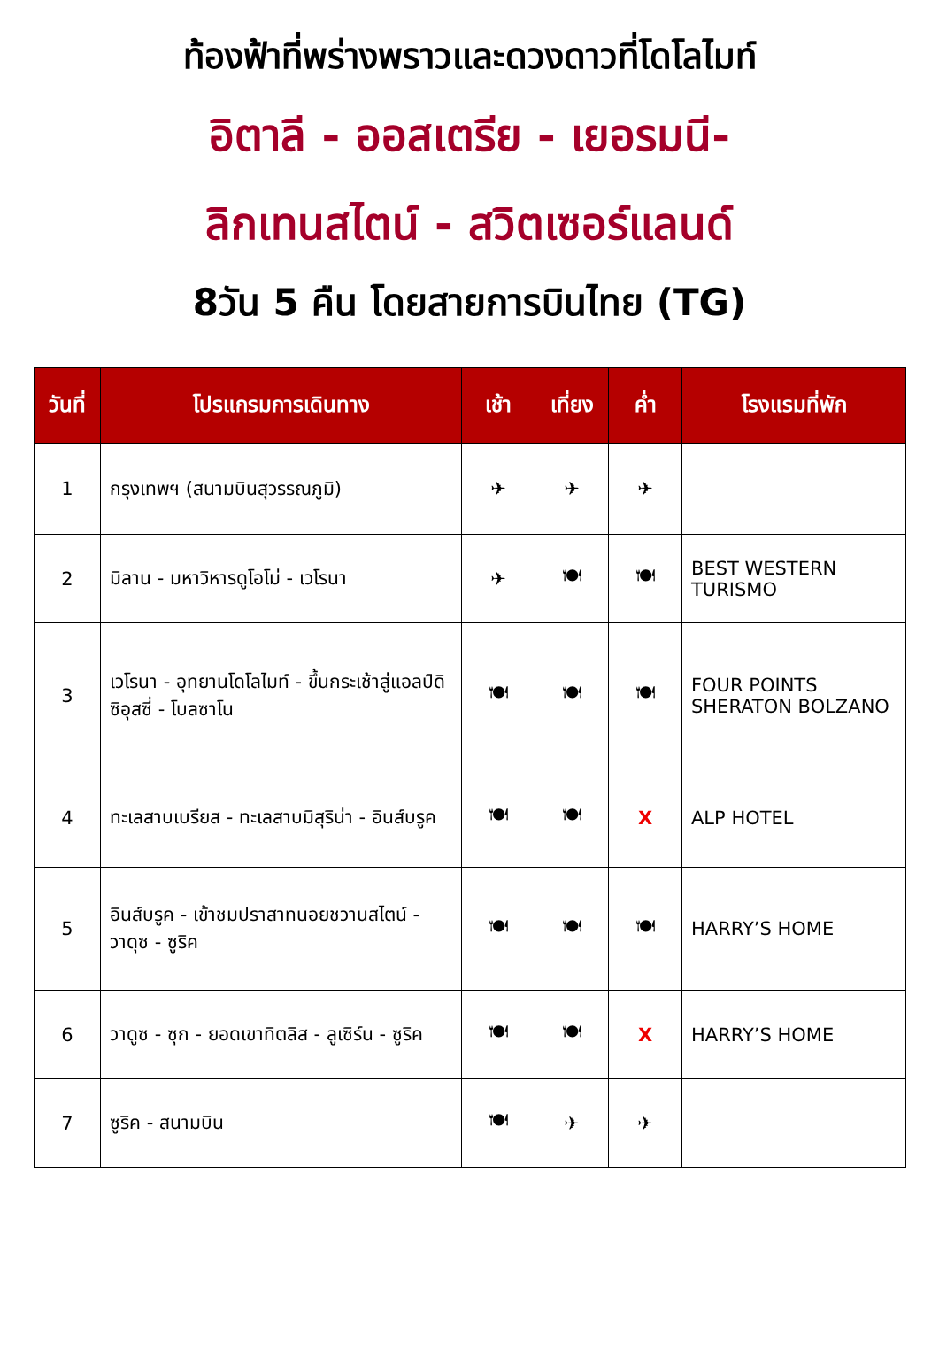ท้องฟ้าที่พร่างพราวและดวงดาวที่โดโลไมท์
อิตาลี - ออสเตรีย - เยอรมนี-
ลิกเทนสไตน์ - สวิตเซอร์แลนด์
8วัน 5 คืน โดยสายการบินไทย (TG)
| วันที่ | โปรแกรมการเดินทาง | เช้า | เที่ยง | ค่ำ | โรงแรมที่พัก |
| --- | --- | --- | --- | --- | --- |
| 1 | กรุงเทพฯ (สนามบินสุวรรณภูมิ) | ✈ | ✈ | ✈ | |
| 2 | มิลาน - มหาวิหารดูโอโม่ - เวโรนา | ✈ | 🍽 | 🍽 | BEST WESTERN TURISMO |
| 3 | เวโรนา - อุทยานโดโลไมท์ - ขึ้นกระเช้าสู่แอลป์ดิซิอุสซี่ - โบลซาโน | 🍽 | 🍽 | 🍽 | FOUR POINTS SHERATON BOLZANO |
| 4 | ทะเลสาบเบรียส - ทะเลสาบมิสุริน่า - อินส์บรูค | 🍽 | 🍽 | X | ALP HOTEL |
| 5 | อินส์บรูค - เข้าชมปราสาทนอยชวานสไตน์ - วาดุซ - ซูริค | 🍽 | 🍽 | 🍽 | HARRY’S HOME |
| 6 | วาดูซ - ซุก - ยอดเขาทิตลิส - ลูเซิร์น - ซูริค | 🍽 | 🍽 | X | HARRY’S HOME |
| 7 | ซูริค - สนามบิน | 🍽 | ✈ | ✈ | |